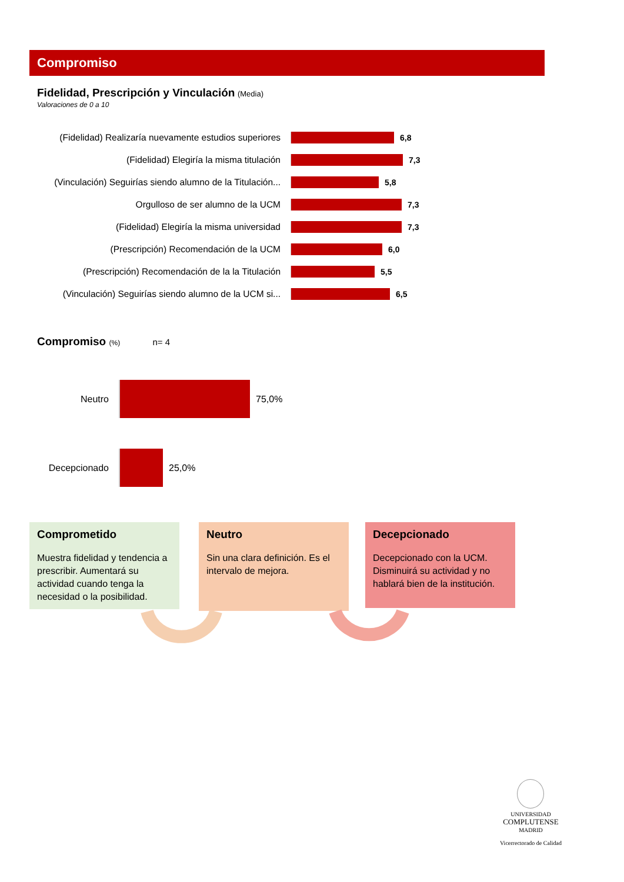Compromiso
Fidelidad, Prescripción y Vinculación (Media)
Valoraciones de 0 a 10
(Fidelidad) Realizaría nuevamente estudios superiores 6,8
(Fidelidad) Elegiría la misma titulación 7,3
(Vinculación) Seguirías siendo alumno de la Titulación... 5,8
Orgulloso de ser alumno de la UCM 7,3
(Fidelidad) Elegiría la misma universidad 7,3
(Prescripción) Recomendación de la UCM 6,0
(Prescripción) Recomendación de la la Titulación 5,5
(Vinculación) Seguirías siendo alumno de la UCM si... 6,5
Compromiso (%) n= 4
Neutro 75,0%
Decepcionado 25,0%
Comprometido
Muestra fidelidad y tendencia a prescribir. Aumentará su actividad cuando tenga la necesidad o la posibilidad.
Neutro
Sin una clara definición. Es el intervalo de mejora.
Decepcionado
Decepcionado con la UCM. Disminuirá su actividad y no hablará bien de la institución.
UNIVERSIDAD
COMPLUTENSE
MADRID
Vicerrectorado de Calidad